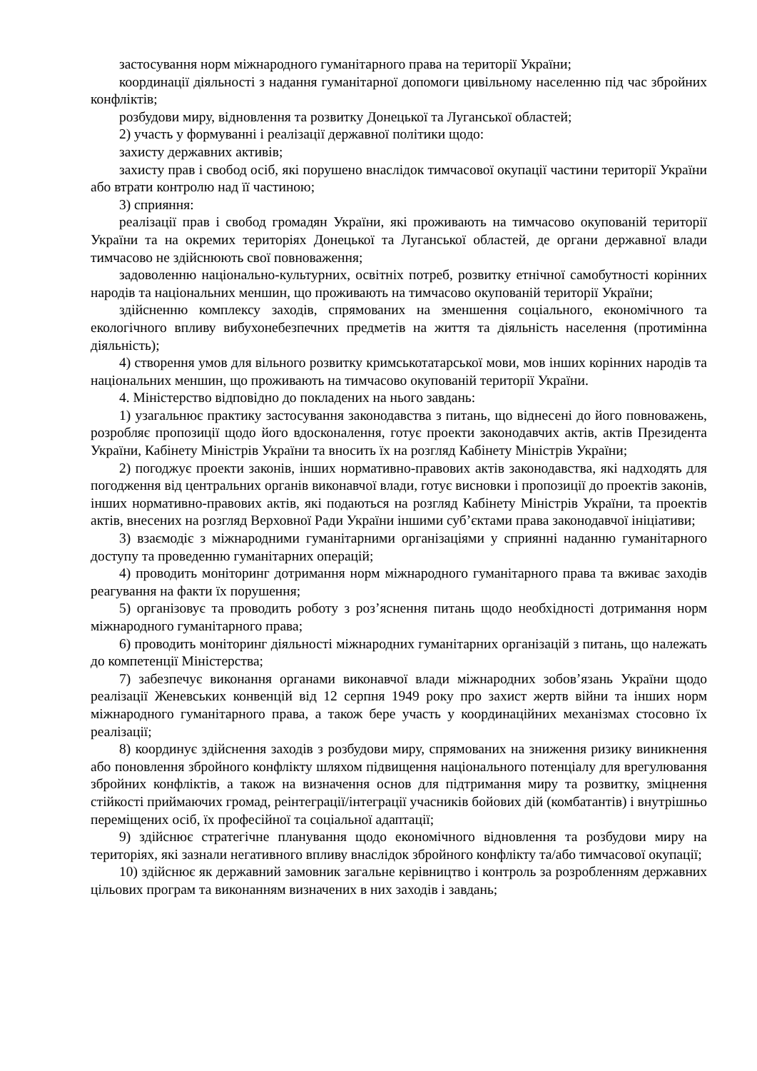застосування норм міжнародного гуманітарного права на території України;
координації діяльності з надання гуманітарної допомоги цивільному населенню під час збройних конфліктів;
розбудови миру, відновлення та розвитку Донецької та Луганської областей;
2) участь у формуванні і реалізації державної політики щодо:
захисту державних активів;
захисту прав і свобод осіб, які порушено внаслідок тимчасової окупації частини території України або втрати контролю над її частиною;
3) сприяння:
реалізації прав і свобод громадян України, які проживають на тимчасово окупованій території України та на окремих територіях Донецької та Луганської областей, де органи державної влади тимчасово не здійснюють свої повноваження;
задоволенню національно-культурних, освітніх потреб, розвитку етнічної самобутності корінних народів та національних меншин, що проживають на тимчасово окупованій території України;
здійсненню комплексу заходів, спрямованих на зменшення соціального, економічного та екологічного впливу вибухонебезпечних предметів на життя та діяльність населення (протимінна діяльність);
4) створення умов для вільного розвитку кримськотатарської мови, мов інших корінних народів та національних меншин, що проживають на тимчасово окупованій території України.
4. Міністерство відповідно до покладених на нього завдань:
1) узагальнює практику застосування законодавства з питань, що віднесені до його повноважень, розробляє пропозиції щодо його вдосконалення, готує проекти законодавчих актів, актів Президента України, Кабінету Міністрів України та вносить їх на розгляд Кабінету Міністрів України;
2) погоджує проекти законів, інших нормативно-правових актів законодавства, які надходять для погодження від центральних органів виконавчої влади, готує висновки і пропозиції до проектів законів, інших нормативно-правових актів, які подаються на розгляд Кабінету Міністрів України, та проектів актів, внесених на розгляд Верховної Ради України іншими суб’єктами права законодавчої ініціативи;
3) взаємодіє з міжнародними гуманітарними організаціями у сприянні наданню гуманітарного доступу та проведенню гуманітарних операцій;
4) проводить моніторинг дотримання норм міжнародного гуманітарного права та вживає заходів реагування на факти їх порушення;
5) організовує та проводить роботу з роз’яснення питань щодо необхідності дотримання норм міжнародного гуманітарного права;
6) проводить моніторинг діяльності міжнародних гуманітарних організацій з питань, що належать до компетенції Міністерства;
7) забезпечує виконання органами виконавчої влади міжнародних зобов’язань України щодо реалізації Женевських конвенцій від 12 серпня 1949 року про захист жертв війни та інших норм міжнародного гуманітарного права, а також бере участь у координаційних механізмах стосовно їх реалізації;
8) координує здійснення заходів з розбудови миру, спрямованих на зниження ризику виникнення або поновлення збройного конфлікту шляхом підвищення національного потенціалу для врегулювання збройних конфліктів, а також на визначення основ для підтримання миру та розвитку, зміцнення стійкості приймаючих громад, реінтеграції/інтеграції учасників бойових дій (комбатантів) і внутрішньо переміщених осіб, їх професійної та соціальної адаптації;
9) здійснює стратегічне планування щодо економічного відновлення та розбудови миру на територіях, які зазнали негативного впливу внаслідок збройного конфлікту та/або тимчасової окупації;
10) здійснює як державний замовник загальне керівництво і контроль за розробленням державних цільових програм та виконанням визначених в них заходів і завдань;